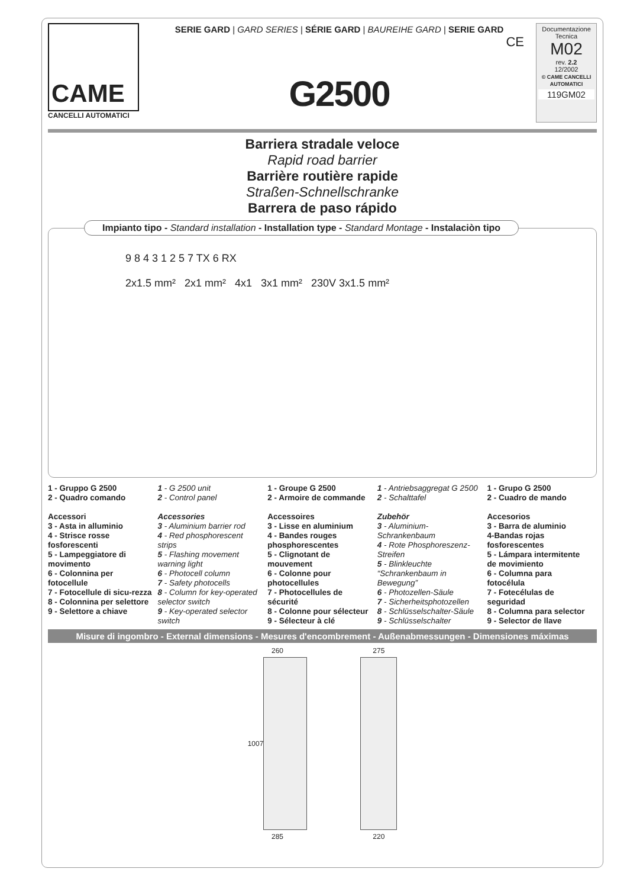CAME
CANCELLI AUTOMATICI
SERIE GARD | GARD SERIES | SÉRIE GARD | BAUREIHE GARD | SERIE GARD
CE
G2500
Documentazione Tecnica
M02
rev. 2.2
12/2002
© CAME CANCELLI AUTOMATICI
119GM02
Barriera stradale veloce
Rapid road barrier
Barrière routière rapide
Straßen-Schnellschranke
Barrera de paso rápido
Impianto tipo - Standard installation - Installation type - Standard Montage - Instalaciòn tipo
9 8 4 3 1 2 5 7 TX 6 RX
2x1.5 mm² 2x1 mm² 4x1 3x1 mm² 230V 3x1.5 mm²
1 - Gruppo G 2500
2 - Quadro comando
Accessori
3 - Asta in alluminio
4 - Strisce rosse fosforescenti
5 - Lampeggiatore di movimento
6 - Colonnina per fotocellule
7 - Fotocellule di sicu-rezza
8 - Colonnina per selettore
9 - Selettore a chiave
1 - G 2500 unit
2 - Control panel
Accessories
3 - Aluminium barrier rod
4 - Red phosphorescent strips
5 - Flashing movement warning light
6 - Photocell column
7 - Safety photocells
8 - Column for key-operated selector switch
9 - Key-operated selector switch
1 - Groupe G 2500
2 - Armoire de commande
Accessoires
3 - Lisse en aluminium
4 - Bandes rouges phosphorescentes
5 - Clignotant de mouvement
6 - Colonne pour photocellules
7 - Photocellules de sécurité
8 - Colonne pour sélecteur
9 - Sélecteur à clé
1 - Antriebsaggregat G 2500
2 - Schalttafel
Zubehör
3 - Aluminium-Schrankenbaum
4 - Rote Phosphoreszenz-Streifen
5 - Blinkleuchte “Schrankenbaum in Bewegung”
6 - Photozellen-Säule
7 - Sicherheitsphotozellen
8 - Schlüsselschalter-Säule
9 - Schlüsselschalter
1 - Grupo G 2500
2 - Cuadro de mando
Accesorios
3 - Barra de aluminio
4-Bandas rojas fosforescentes
5 - Lámpara intermitente de movimiento
6 - Columna para fotocélula
7 - Fotecélulas de seguridad
8 - Columna para selector
9 - Selector de llave
Misure di ingombro - External dimensions - Mesures d'encombrement - Außenabmessungen - Dimensiones máximas
260
1007
285
275
220